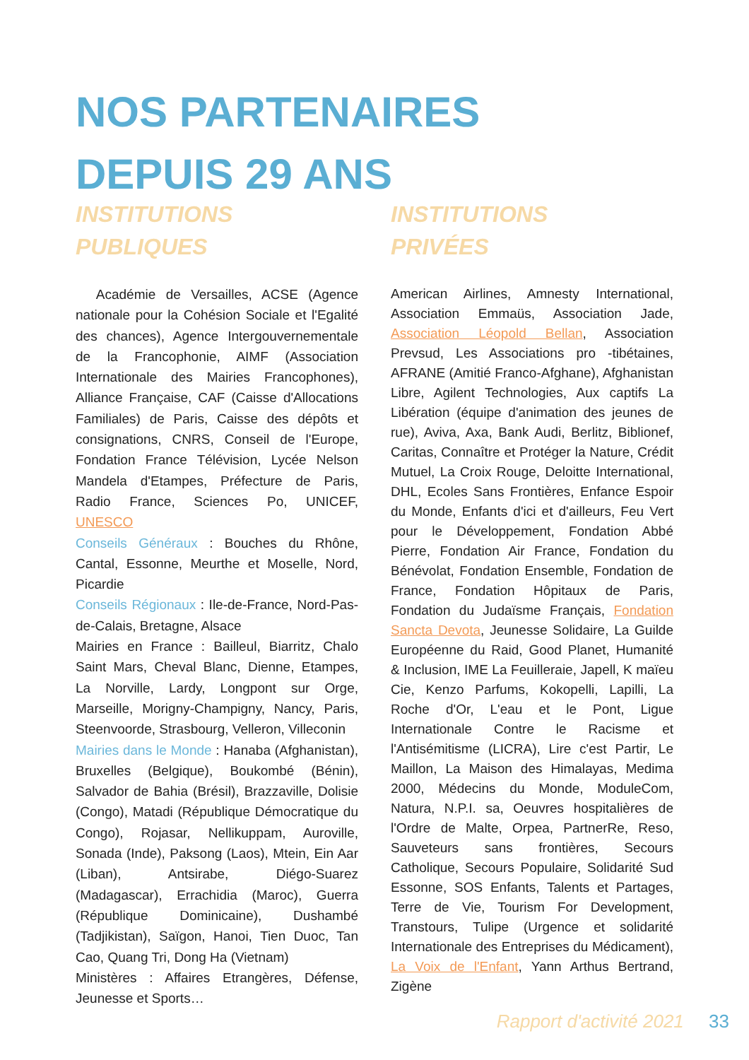NOS PARTENAIRES
DEPUIS 29 ANS
INSTITUTIONS
PUBLIQUES
Académie de Versailles, ACSE (Agence nationale pour la Cohésion Sociale et l'Egalité des chances), Agence Intergouvernementale de la Francophonie, AIMF (Association Internationale des Mairies Francophones), Alliance Française, CAF (Caisse d'Allocations Familiales) de Paris, Caisse des dépôts et consignations, CNRS, Conseil de l'Europe, Fondation France Télévision, Lycée Nelson Mandela d'Etampes, Préfecture de Paris, Radio France, Sciences Po, UNICEF, UNESCO
Conseils Généraux : Bouches du Rhône, Cantal, Essonne, Meurthe et Moselle, Nord, Picardie
Conseils Régionaux : Ile-de-France, Nord-Pas-de-Calais, Bretagne, Alsace
Mairies en France : Bailleul, Biarritz, Chalo Saint Mars, Cheval Blanc, Dienne, Etampes, La Norville, Lardy, Longpont sur Orge, Marseille, Morigny-Champigny, Nancy, Paris, Steenvoorde, Strasbourg, Velleron, Villeconin
Mairies dans le Monde : Hanaba (Afghanistan), Bruxelles (Belgique), Boukombé (Bénin), Salvador de Bahia (Brésil), Brazzaville, Dolisie (Congo), Matadi (République Démocratique du Congo), Rojasar, Nellikuppam, Auroville, Sonada (Inde), Paksong (Laos), Mtein, Ein Aar (Liban), Antsirabe, Diégo-Suarez (Madagascar), Errachidia (Maroc), Guerra (République Dominicaine), Dushambé (Tadjikistan), Saïgon, Hanoi, Tien Duoc, Tan Cao, Quang Tri, Dong Ha (Vietnam)
Ministères : Affaires Etrangères, Défense, Jeunesse et Sports…
INSTITUTIONS
PRIVÉES
American Airlines, Amnesty International, Association Emmaüs, Association Jade, Association Léopold Bellan, Association Prevsud, Les Associations pro -tibétaines, AFRANE (Amitié Franco-Afghane), Afghanistan Libre, Agilent Technologies, Aux captifs La Libération (équipe d'animation des jeunes de rue), Aviva, Axa, Bank Audi, Berlitz, Biblionef, Caritas, Connaître et Protéger la Nature, Crédit Mutuel, La Croix Rouge, Deloitte International, DHL, Ecoles Sans Frontières, Enfance Espoir du Monde, Enfants d'ici et d'ailleurs, Feu Vert pour le Développement, Fondation Abbé Pierre, Fondation Air France, Fondation du Bénévolat, Fondation Ensemble, Fondation de France, Fondation Hôpitaux de Paris, Fondation du Judaïsme Français, Fondation Sancta Devota, Jeunesse Solidaire, La Guilde Européenne du Raid, Good Planet, Humanité & Inclusion, IME La Feuilleraie, Japell, K maïeu Cie, Kenzo Parfums, Kokopelli, Lapilli, La Roche d'Or, L'eau et le Pont, Ligue Internationale Contre le Racisme et l'Antisémitisme (LICRA), Lire c'est Partir, Le Maillon, La Maison des Himalayas, Medima 2000, Médecins du Monde, ModuleCom, Natura, N.P.I. sa, Oeuvres hospitalières de l'Ordre de Malte, Orpea, PartnerRe, Reso, Sauveteurs sans frontières, Secours Catholique, Secours Populaire, Solidarité Sud Essonne, SOS Enfants, Talents et Partages, Terre de Vie, Tourism For Development, Transtours, Tulipe (Urgence et solidarité Internationale des Entreprises du Médicament), La Voix de l'Enfant, Yann Arthus Bertrand, Zigène
Rapport d'activité 2021 33